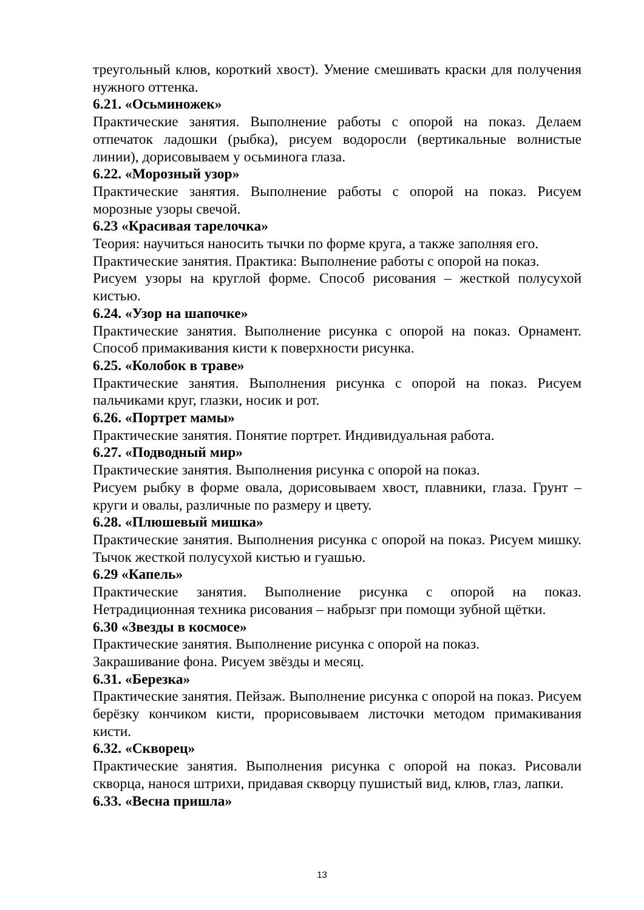треугольный клюв, короткий хвост). Умение смешивать краски для получения нужного оттенка.
6.21. «Осьминожек»
Практические занятия. Выполнение работы с опорой на показ. Делаем отпечаток ладошки (рыбка), рисуем водоросли (вертикальные волнистые линии), дорисовываем у осьминога глаза.
6.22. «Морозный узор»
Практические занятия. Выполнение работы с опорой на показ. Рисуем морозные узоры свечой.
6.23 «Красивая тарелочка»
Теория: научиться наносить тычки по форме круга, а также заполняя его.
Практические занятия. Практика: Выполнение работы с опорой на показ.
Рисуем узоры на круглой форме. Способ рисования – жесткой полусухой кистью.
6.24. «Узор на шапочке»
Практические занятия. Выполнение рисунка с опорой на показ. Орнамент. Способ примакивания кисти к поверхности рисунка.
6.25. «Колобок в траве»
Практические занятия. Выполнения рисунка с опорой на показ. Рисуем пальчиками круг, глазки, носик и рот.
6.26. «Портрет мамы»
Практические занятия. Понятие портрет. Индивидуальная работа.
6.27. «Подводный мир»
Практические занятия. Выполнения рисунка с опорой на показ.
Рисуем рыбку в форме овала, дорисовываем хвост, плавники, глаза. Грунт – круги и овалы, различные по размеру и цвету.
6.28. «Плюшевый мишка»
Практические занятия. Выполнения рисунка с опорой на показ. Рисуем мишку. Тычок жесткой полусухой кистью и гуашью.
6.29 «Капель»
Практические занятия. Выполнение рисунка с опорой на показ. Нетрадиционная техника рисования – набрызг при помощи зубной щётки.
6.30 «Звезды в космосе»
Практические занятия. Выполнение рисунка с опорой на показ.
Закрашивание фона. Рисуем звёзды и месяц.
6.31. «Березка»
Практические занятия. Пейзаж. Выполнение рисунка с опорой на показ. Рисуем берёзку кончиком кисти, прорисовываем листочки методом примакивания кисти.
6.32. «Скворец»
Практические занятия. Выполнения рисунка с опорой на показ. Рисовали скворца, нанося штрихи, придавая скворцу пушистый вид, клюв, глаз, лапки.
6.33. «Весна пришла»
13